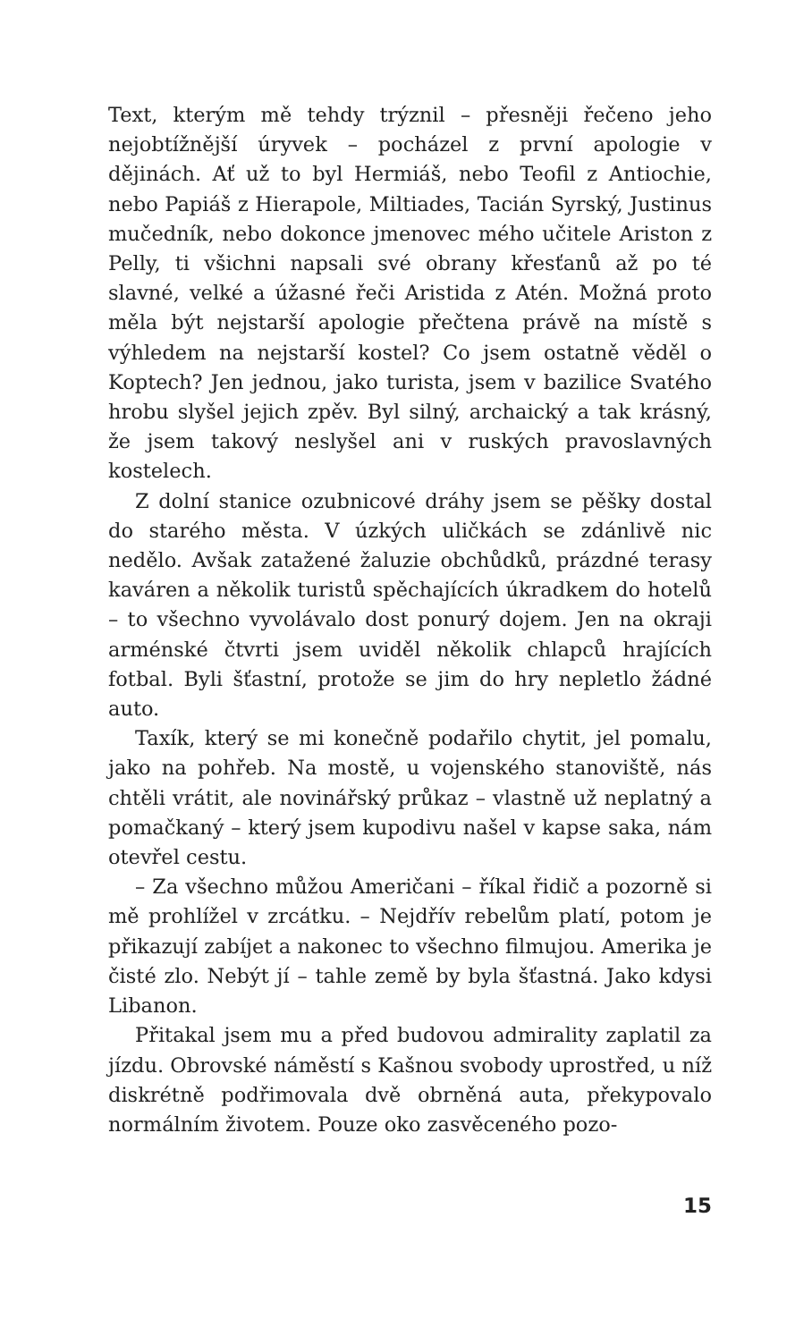Text, kterým mě tehdy trýznil – přesněji řečeno jeho nejobtížnější úryvek – pocházel z první apologie v dějinách. Ať už to byl Hermiáš, nebo Teofil z Antiochie, nebo Papiáš z Hierapole, Miltiades, Tacián Syrský, Justinus mučedník, nebo dokonce jmenovec mého učitele Ariston z Pelly, ti všichni napsali své obrany křesťanů až po té slavné, velké a úžasné řeči Aristida z Atén. Možná proto měla být nejstarší apologie přečtena právě na místě s výhledem na nejstarší kostel? Co jsem ostatně věděl o Koptech? Jen jednou, jako turista, jsem v bazilice Svatého hrobu slyšel jejich zpěv. Byl silný, archaický a tak krásný, že jsem takový neslyšel ani v ruských pravoslavných kostelech.
Z dolní stanice ozubnicové dráhy jsem se pěšky dostal do starého města. V úzkých uličkách se zdánlivě nic nedělo. Avšak zatažené žaluzie obchůdků, prázdné terasy kaváren a několik turistů spěchajících úkradkem do hotelů – to všechno vyvolávalo dost ponurý dojem. Jen na okraji arménské čtvrti jsem uviděl několik chlapců hrajících fotbal. Byli šťastní, protože se jim do hry nepletlo žádné auto.
Taxík, který se mi konečně podařilo chytit, jel pomalu, jako na pohřeb. Na mostě, u vojenského stanoviště, nás chtěli vrátit, ale novinářský průkaz – vlastně už neplatný a pomačkaný – který jsem kupodivu našel v kapse saka, nám otevřel cestu.
– Za všechno můžou Američani – říkal řidič a pozorně si mě prohlížel v zrcátku. – Nejdřív rebelům platí, potom je přikazují zabíjet a nakonec to všechno filmujou. Amerika je čisté zlo. Nebýt jí – tahle země by byla šťastná. Jako kdysi Libanon.
Přitakal jsem mu a před budovou admirality zaplatil za jízdu. Obrovské náměstí s Kašnou svobody uprostřed, u níž diskrétně podřimovala dvě obrněná auta, překypovalo normálním životem. Pouze oko zasvěceného pozo-
15